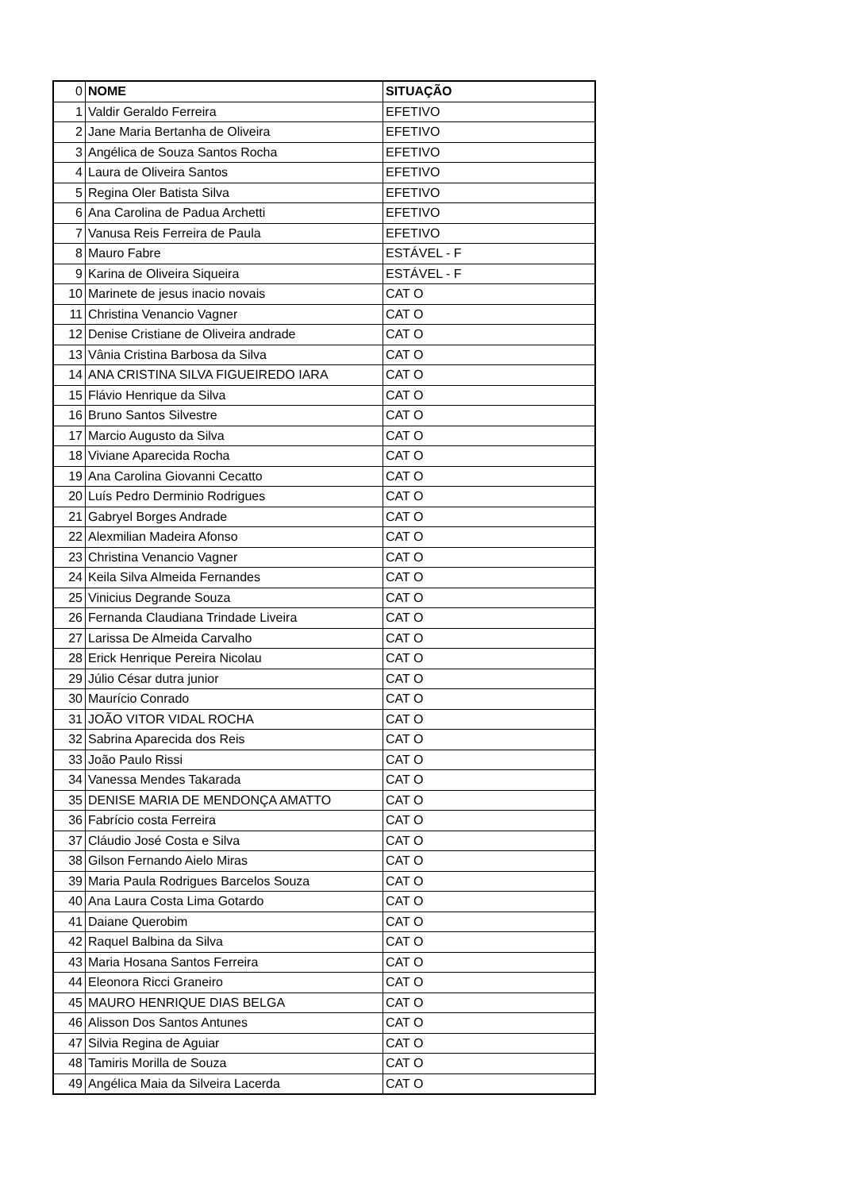| 0 | NOME | SITUAÇÃO |
| --- | --- | --- |
| 1 | Valdir Geraldo Ferreira | EFETIVO |
| 2 | Jane Maria Bertanha de Oliveira | EFETIVO |
| 3 | Angélica de Souza Santos Rocha | EFETIVO |
| 4 | Laura de Oliveira Santos | EFETIVO |
| 5 | Regina Oler Batista Silva | EFETIVO |
| 6 | Ana Carolina de Padua Archetti | EFETIVO |
| 7 | Vanusa Reis Ferreira de Paula | EFETIVO |
| 8 | Mauro Fabre | ESTÁVEL - F |
| 9 | Karina de Oliveira Siqueira | ESTÁVEL - F |
| 10 | Marinete de jesus inacio novais | CAT O |
| 11 | Christina Venancio Vagner | CAT O |
| 12 | Denise Cristiane de Oliveira andrade | CAT O |
| 13 | Vânia Cristina Barbosa da Silva | CAT O |
| 14 | ANA CRISTINA SILVA FIGUEIREDO IARA | CAT O |
| 15 | Flávio Henrique da Silva | CAT O |
| 16 | Bruno Santos Silvestre | CAT O |
| 17 | Marcio Augusto da Silva | CAT O |
| 18 | Viviane Aparecida Rocha | CAT O |
| 19 | Ana Carolina Giovanni Cecatto | CAT O |
| 20 | Luís Pedro Derminio Rodrigues | CAT O |
| 21 | Gabryel Borges Andrade | CAT O |
| 22 | Alexmilian Madeira Afonso | CAT O |
| 23 | Christina Venancio Vagner | CAT O |
| 24 | Keila Silva Almeida Fernandes | CAT O |
| 25 | Vinicius Degrande Souza | CAT O |
| 26 | Fernanda Claudiana Trindade Liveira | CAT O |
| 27 | Larissa De Almeida Carvalho | CAT O |
| 28 | Erick Henrique Pereira Nicolau | CAT O |
| 29 | Júlio César dutra junior | CAT O |
| 30 | Maurício Conrado | CAT O |
| 31 | JOÃO VITOR VIDAL ROCHA | CAT O |
| 32 | Sabrina Aparecida dos Reis | CAT O |
| 33 | João Paulo Rissi | CAT O |
| 34 | Vanessa Mendes Takarada | CAT O |
| 35 | DENISE MARIA DE MENDONÇA AMATTO | CAT O |
| 36 | Fabrício costa Ferreira | CAT O |
| 37 | Cláudio José Costa e Silva | CAT O |
| 38 | Gilson Fernando Aielo Miras | CAT O |
| 39 | Maria Paula Rodrigues Barcelos Souza | CAT O |
| 40 | Ana Laura Costa Lima Gotardo | CAT O |
| 41 | Daiane Querobim | CAT O |
| 42 | Raquel Balbina da Silva | CAT O |
| 43 | Maria Hosana Santos Ferreira | CAT O |
| 44 | Eleonora Ricci Graneiro | CAT O |
| 45 | MAURO HENRIQUE DIAS BELGA | CAT O |
| 46 | Alisson Dos Santos Antunes | CAT O |
| 47 | Silvia Regina de Aguiar | CAT O |
| 48 | Tamiris Morilla de Souza | CAT O |
| 49 | Angélica Maia da Silveira Lacerda | CAT O |